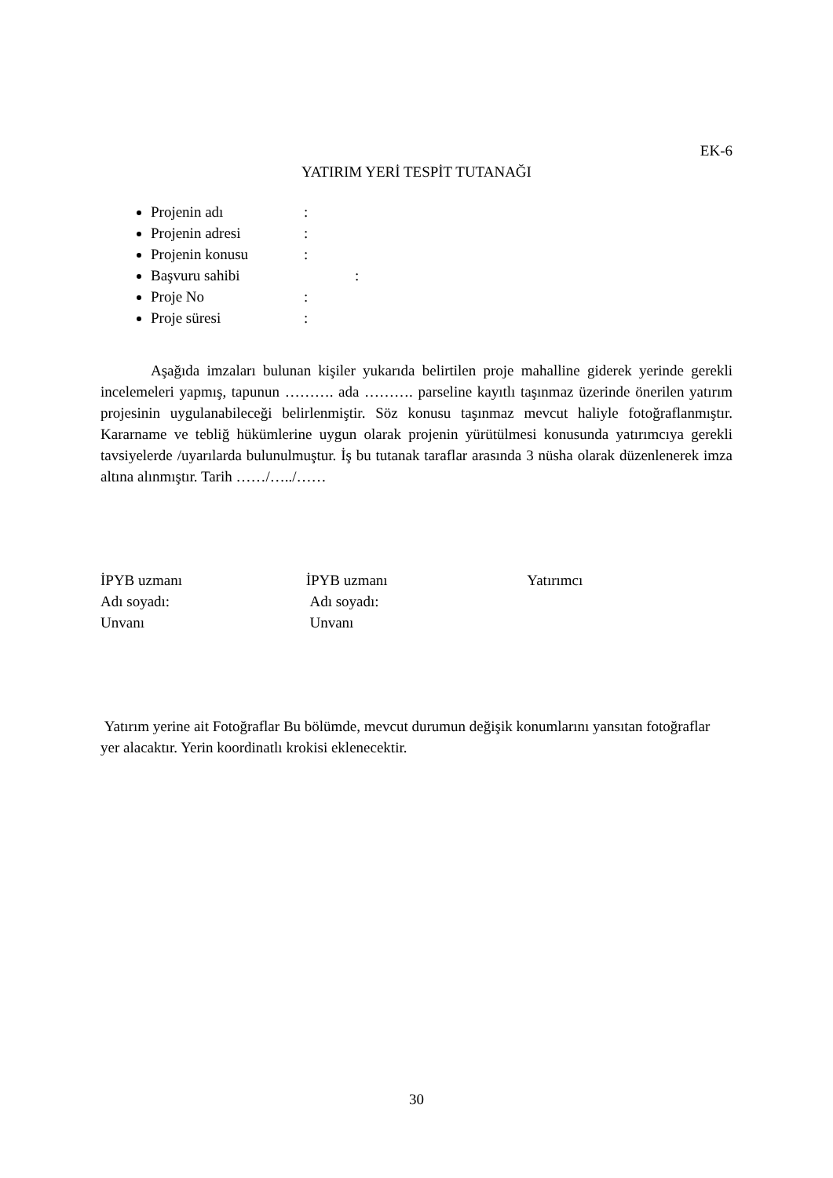EK-6
YATIRIM YERİ TESPİT TUTANAĞI
Projenin adı:
Projenin adresi:
Projenin konusu:
Başvuru sahibi:
Proje No:
Proje süresi:
Aşağıda imzaları bulunan kişiler yukarıda belirtilen proje mahalline giderek yerinde gerekli incelemeleri yapmış, tapunun ………. ada ………. parseline kayıtlı taşınmaz üzerinde önerilen yatırım projesinin uygulanabileceği belirlenmiştir. Söz konusu taşınmaz mevcut haliyle fotoğraflanmıştır. Kararname ve tebliğ hükümlerine uygun olarak projenin yürütülmesi konusunda yatırımcıya gerekli tavsiyelerde /uyarılarda bulunulmuştur. İş bu tutanak taraflar arasında 3 nüsha olarak düzenlenerek imza altına alınmıştır. Tarih ……/…../……
İPYB uzmanı
Adı soyadı:
Unvanı
İPYB uzmanı
Adı soyadı:
Unvanı
Yatırımcı
Yatırım yerine ait Fotoğraflar Bu bölümde, mevcut durumun değişik konumlarını yansıtan fotoğraflar yer alacaktır. Yerin koordinatlı krokisi eklenecektir.
30